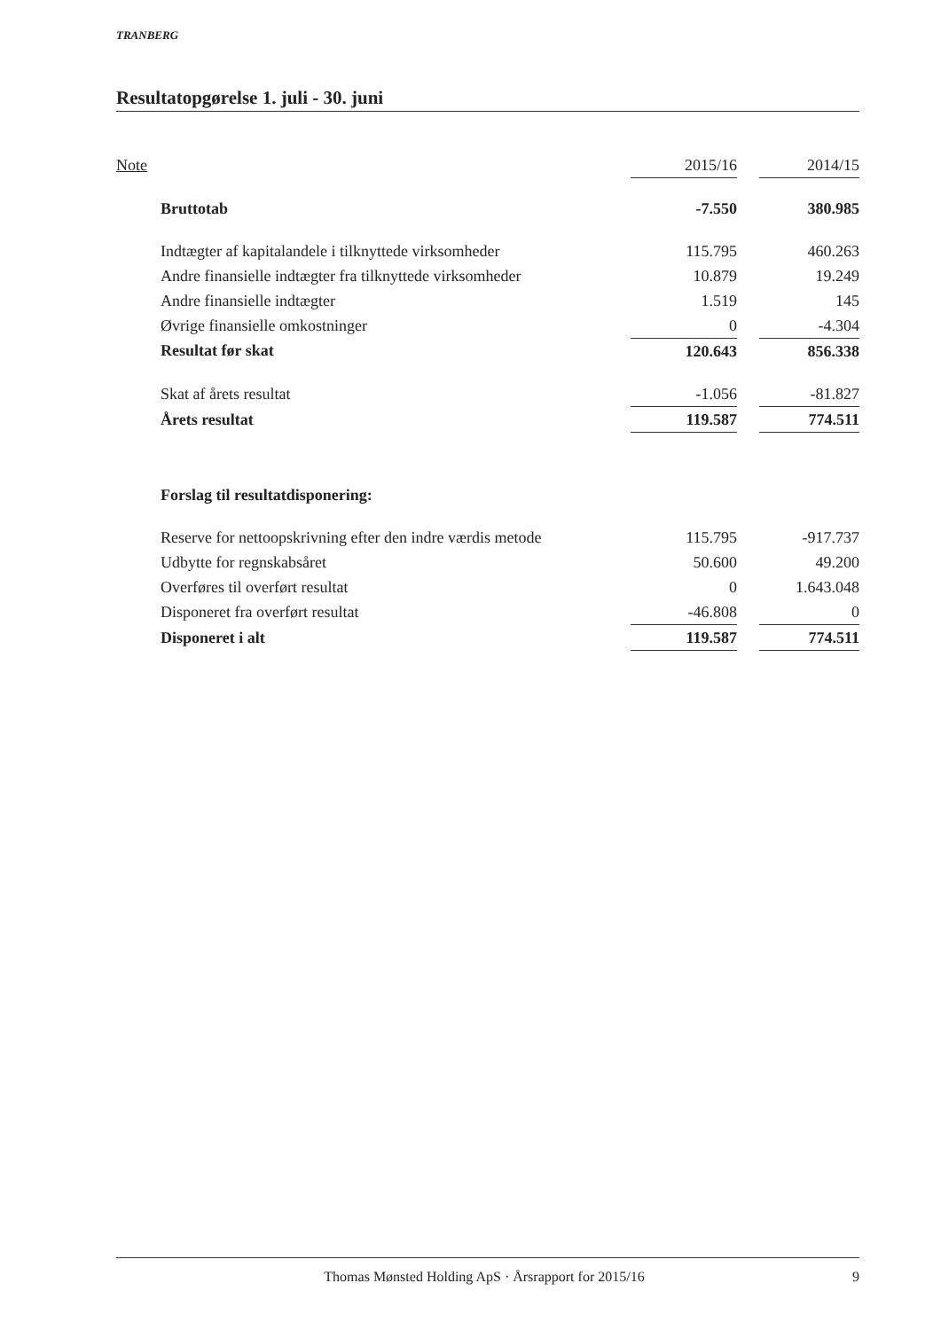TRANBERG
Resultatopgørelse 1. juli - 30. juni
| Note | | 2015/16 | | 2014/15 |
| | Bruttotab | -7.550 | | 380.985 |
| | Indtægter af kapitalandele i tilknyttede virksomheder | 115.795 | | 460.263 |
| | Andre finansielle indtægter fra tilknyttede virksomheder | 10.879 | | 19.249 |
| | Andre finansielle indtægter | 1.519 | | 145 |
| | Øvrige finansielle omkostninger | 0 | | -4.304 |
| | Resultat før skat | 120.643 | | 856.338 |
| | Skat af årets resultat | -1.056 | | -81.827 |
| | Årets resultat | 119.587 | | 774.511 |
| | Forslag til resultatdisponering: | | | |
| | Reserve for nettoopskrivning efter den indre værdis metode | 115.795 | | -917.737 |
| | Udbytte for regnskabsåret | 50.600 | | 49.200 |
| | Overføres til overført resultat | 0 | | 1.643.048 |
| | Disponeret fra overført resultat | -46.808 | | 0 |
| | Disponeret i alt | 119.587 | | 774.511 |
Thomas Mønsted Holding ApS · Årsrapport for 2015/16 9